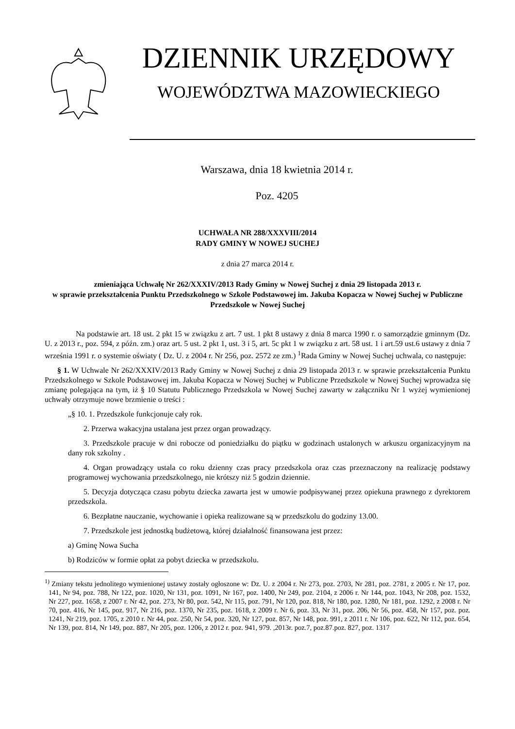DZIENNIK URZĘDOWY
WOJEWÓDZTWA MAZOWIECKIEGO
Warszawa, dnia 18 kwietnia 2014 r.
Poz. 4205
UCHWAŁA NR 288/XXXVIII/2014
RADY GMINY W NOWEJ SUCHEJ
z dnia 27 marca 2014 r.
zmieniająca Uchwałę Nr 262/XXXIV/2013 Rady Gminy w Nowej Suchej z dnia 29 listopada 2013 r.
w sprawie przekształcenia Punktu Przedszkolnego w Szkole Podstawowej im. Jakuba Kopacza w Nowej Suchej w Publiczne Przedszkole w Nowej Suchej
Na podstawie art. 18 ust. 2 pkt 15 w związku z art. 7 ust. 1 pkt 8 ustawy z dnia 8 marca 1990 r. o samorządzie gminnym (Dz. U. z 2013 r., poz. 594, z późn. zm.) oraz art. 5 ust. 2 pkt 1, ust. 3 i 5, art. 5c pkt 1 w związku z art. 58 ust. 1 i art.59 ust.6 ustawy z dnia 7 września 1991 r. o systemie oświaty ( Dz. U. z 2004 r. Nr 256, poz. 2572 ze zm.) <sup>1</sup>Rada Gminy w Nowej Suchej uchwala, co następuje:
§ 1. W Uchwale Nr 262/XXXIV/2013 Rady Gminy w Nowej Suchej z dnia 29 listopada 2013 r. w sprawie przekształcenia Punktu Przedszkolnego w Szkole Podstawowej im. Jakuba Kopacza w Nowej Suchej w Publiczne Przedszkole w Nowej Suchej wprowadza się zmianę polegająca na tym, iż § 10 Statutu Publicznego Przedszkola w Nowej Suchej zawarty w załączniku Nr 1 wyżej wymienionej uchwały otrzymuje nowe brzmienie o treści :
„§ 10. 1. Przedszkole funkcjonuje cały rok.
2. Przerwa wakacyjna ustalana jest przez organ prowadzący.
3. Przedszkole pracuje w dni robocze od poniedziałku do piątku w godzinach ustalonych w arkuszu organizacyjnym na dany rok szkolny .
4. Organ prowadzący ustala co roku dzienny czas pracy przedszkola oraz czas przeznaczony na realizację podstawy programowej wychowania przedszkolnego, nie krótszy niż 5 godzin dziennie.
5. Decyzja dotycząca czasu pobytu dziecka zawarta jest w umowie podpisywanej przez opiekuna prawnego z dyrektorem przedszkola.
6. Bezpłatne nauczanie, wychowanie i opieka realizowane są w przedszkolu do godziny 13.00.
7. Przedszkole jest jednostką budżetową, której działalność finansowana jest przez:
a) Gminę Nowa Sucha
b) Rodziców w formie opłat za pobyt dziecka w przedszkolu.
<sup>1)</sup> Zmiany tekstu jednolitego wymienionej ustawy zostały ogłoszone w: Dz. U. z 2004 r. Nr 273, poz. 2703, Nr 281, poz. 2781, z 2005 r. Nr 17, poz. 141, Nr 94, poz. 788, Nr 122, poz. 1020, Nr 131, poz. 1091, Nr 167, poz. 1400, Nr 249, poz. 2104, z 2006 r. Nr 144, poz. 1043, Nr 208, poz. 1532, Nr 227, poz. 1658, z 2007 r. Nr 42, poz. 273, Nr 80, poz. 542, Nr 115, poz. 791, Nr 120, poz. 818, Nr 180, poz. 1280, Nr 181, poz. 1292, z 2008 r. Nr 70, poz. 416, Nr 145, poz. 917, Nr 216, poz. 1370, Nr 235, poz. 1618, z 2009 r. Nr 6, poz. 33, Nr 31, poz. 206, Nr 56, poz. 458, Nr 157, poz. poz. 1241, Nr 219, poz. 1705, z 2010 r. Nr 44, poz. 250, Nr 54, poz. 320, Nr 127, poz. 857, Nr 148, poz. 991, z 2011 r. Nr 106, poz. 622, Nr 112, poz. 654, Nr 139, poz. 814, Nr 149, poz. 887, Nr 205, poz. 1206, z 2012 r. poz. 941, 979. ,2013r. poz.7, poz.87.poz. 827, poz. 1317